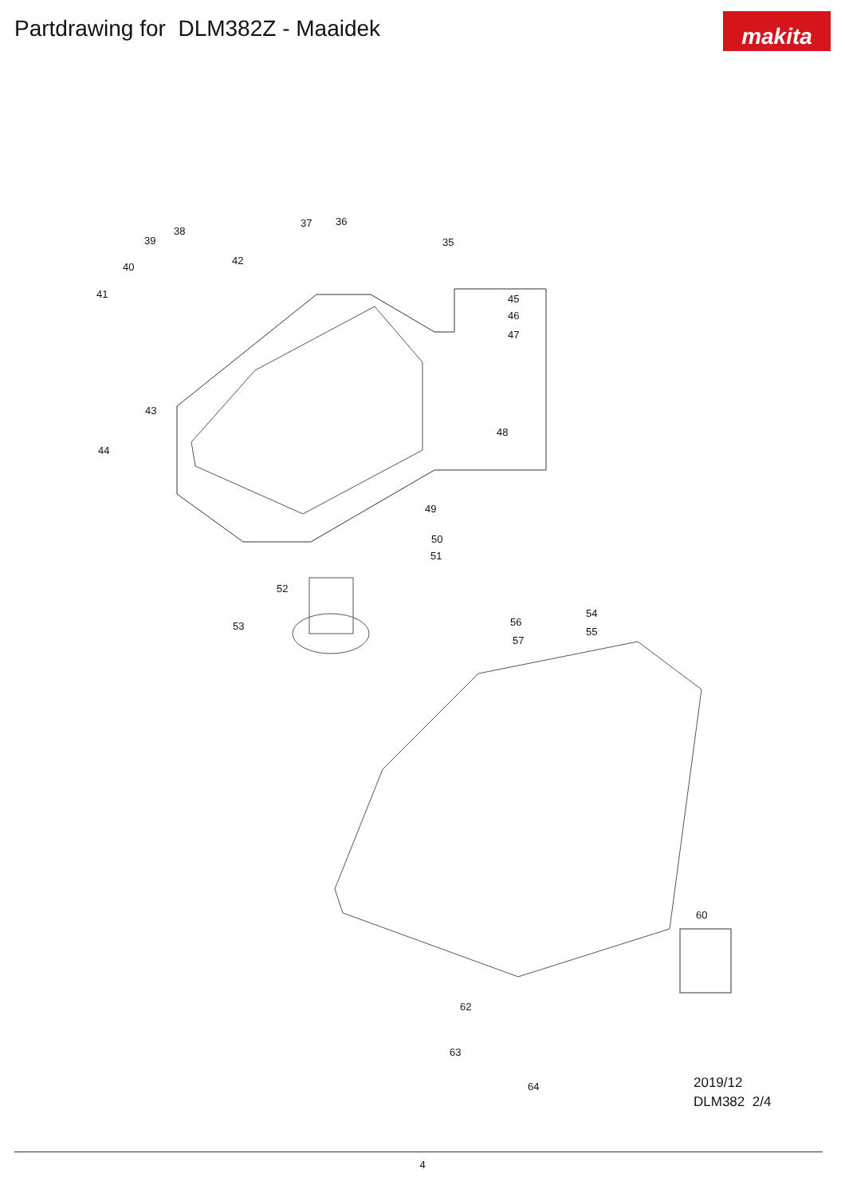Partdrawing for DLM382Z - Maaidek
makita
37 36
35
38
39
42
40
41 45
46
47
43
48
44
49
50
51
52
53
54
56
55
57
60
62
63
64
2019/12
DLM382 2/4
4